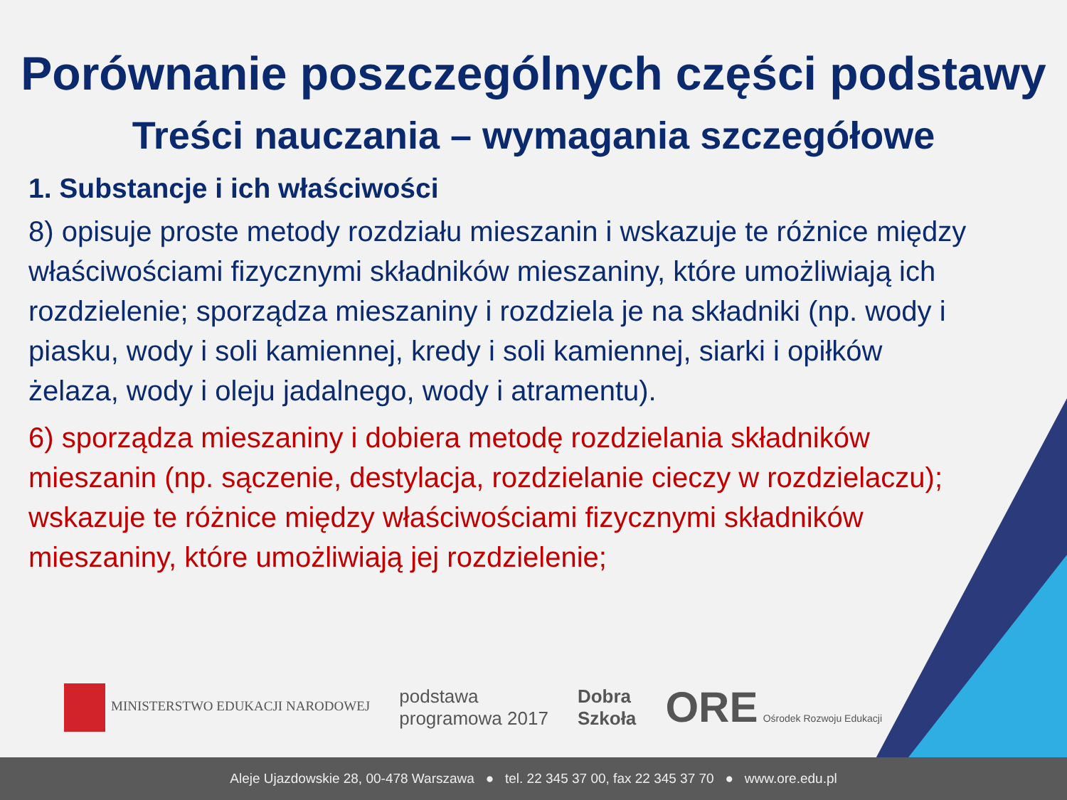Porównanie poszczególnych części podstawy
Treści nauczania – wymagania szczegółowe
1. Substancje i ich właściwości
8) opisuje proste metody rozdziału mieszanin i wskazuje te różnice między właściwościami fizycznymi składników mieszaniny, które umożliwiają ich rozdzielenie; sporządza mieszaniny i rozdziela je na składniki (np. wody i piasku, wody i soli kamiennej, kredy i soli kamiennej, siarki i opiłków żelaza, wody i oleju jadalnego, wody i atramentu).
6) sporządza mieszaniny i dobiera metodę rozdzielania składników mieszanin (np. sączenie, destylacja, rozdzielanie cieczy w rozdzielaczu); wskazuje te różnice między właściwościami fizycznymi składników mieszaniny, które umożliwiają jej rozdzielenie;
MINISTERSTWO EDUKACJI NARODOWEJ
podstawa
programowa 2017
Dobra
Szkoła
ORE Ośrodek Rozwoju Edukacji
Aleje Ujazdowskie 28, 00-478 Warszawa ● tel. 22 345 37 00, fax 22 345 37 70 ● www.ore.edu.pl